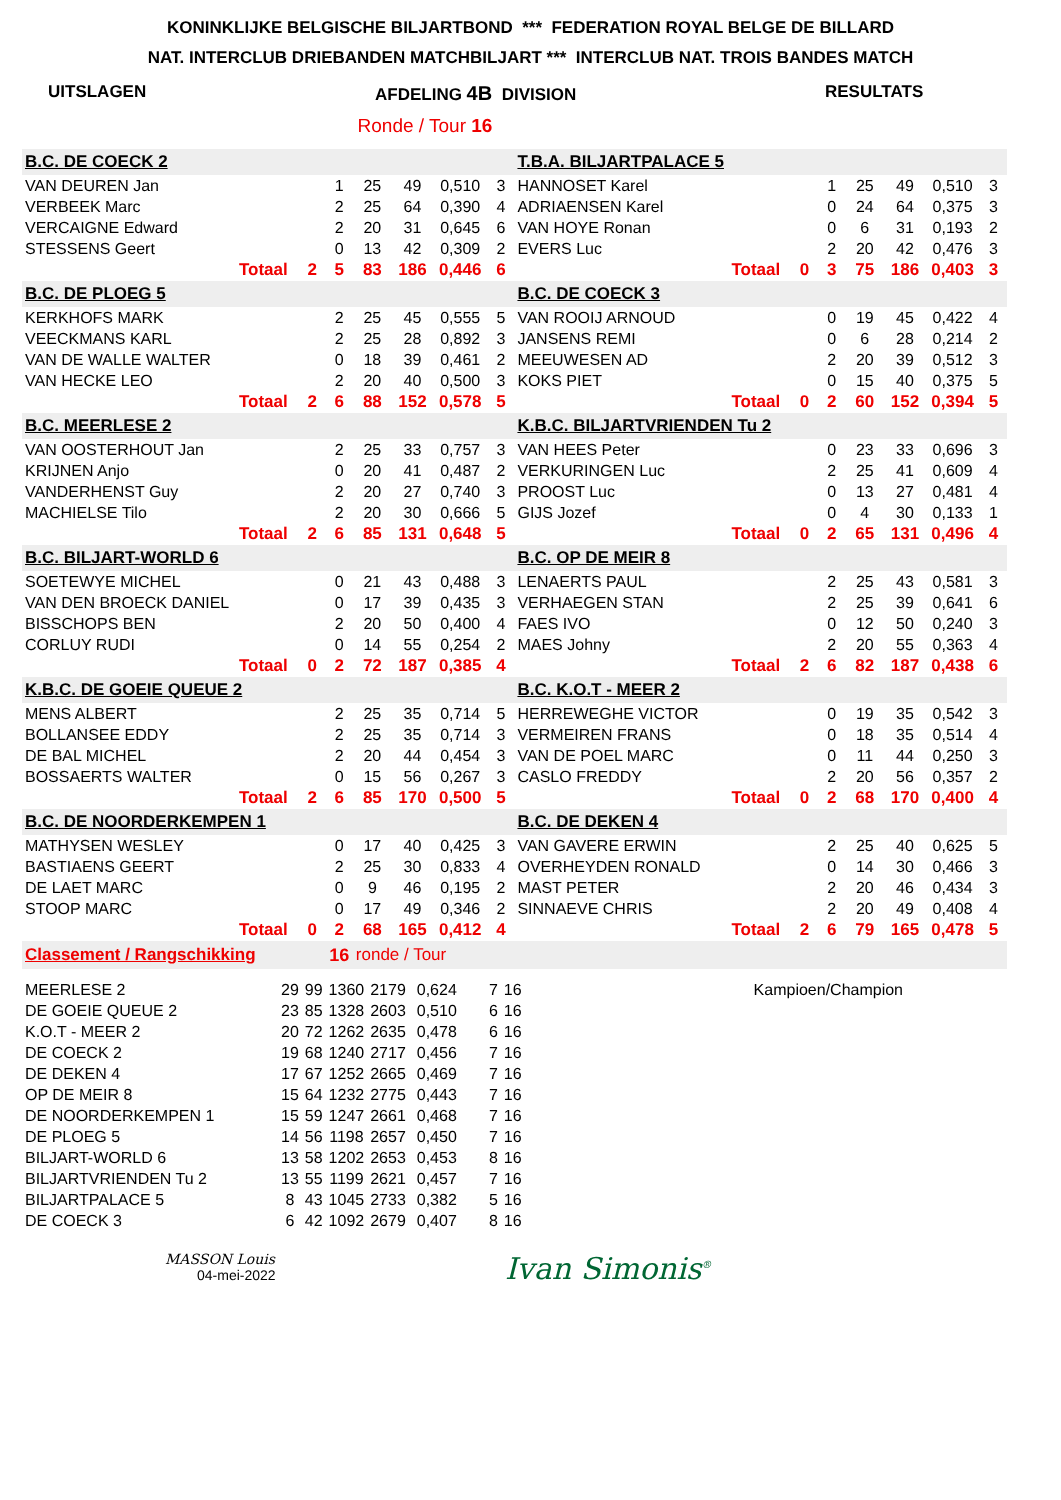KONINKLIJKE BELGISCHE BILJARTBOND *** FEDERATION ROYAL BELGE DE BILLARD
NAT. INTERCLUB DRIEBANDEN MATCHBILJART *** INTERCLUB NAT. TROIS BANDES MATCH
UITSLAGEN AFDELING 4B DIVISION RESULTATS
Ronde / Tour 16
| B.C. DE COECK 2 | | | | | | | | T.B.A. BILJARTPALACE 5 | | | | | | | |
| VAN DEUREN Jan | | | 1 | 25 | 49 | 0,510 | 3 | HANNOSET Karel | | | 1 | 25 | 49 | 0,510 | 3 |
| VERBEEK Marc | | | 2 | 25 | 64 | 0,390 | 4 | ADRIAENSEN Karel | | | 0 | 24 | 64 | 0,375 | 3 |
| VERCAIGNE Edward | | | 2 | 20 | 31 | 0,645 | 6 | VAN HOYE Ronan | | | 0 | 6 | 31 | 0,193 | 2 |
| STESSENS Geert | | | 0 | 13 | 42 | 0,309 | 2 | EVERS Luc | | | 2 | 20 | 42 | 0,476 | 3 |
| | Totaal | 2 | 5 | 83 | 186 | 0,446 | 6 | | Totaal | 0 | 3 | 75 | 186 | 0,403 | 3 |
| B.C. DE PLOEG 5 | | | | | | | | B.C. DE COECK 3 | | | | | | | |
| KERKHOFS MARK | | | 2 | 25 | 45 | 0,555 | 5 | VAN ROOIJ ARNOUD | | | 0 | 19 | 45 | 0,422 | 4 |
| VEECKMANS KARL | | | 2 | 25 | 28 | 0,892 | 3 | JANSENS REMI | | | 0 | 6 | 28 | 0,214 | 2 |
| VAN DE WALLE WALTER | | | 0 | 18 | 39 | 0,461 | 2 | MEEUWESEN AD | | | 2 | 20 | 39 | 0,512 | 3 |
| VAN HECKE LEO | | | 2 | 20 | 40 | 0,500 | 3 | KOKS PIET | | | 0 | 15 | 40 | 0,375 | 5 |
| | Totaal | 2 | 6 | 88 | 152 | 0,578 | 5 | | Totaal | 0 | 2 | 60 | 152 | 0,394 | 5 |
| B.C. MEERLESE 2 | | | | | | | | K.B.C. BILJARTVRIENDEN Tu 2 | | | | | | | |
| VAN OOSTERHOUT Jan | | | 2 | 25 | 33 | 0,757 | 3 | VAN HEES Peter | | | 0 | 23 | 33 | 0,696 | 3 |
| KRIJNEN Anjo | | | 0 | 20 | 41 | 0,487 | 2 | VERKURINGEN Luc | | | 2 | 25 | 41 | 0,609 | 4 |
| VANDERHENST Guy | | | 2 | 20 | 27 | 0,740 | 3 | PROOST Luc | | | 0 | 13 | 27 | 0,481 | 4 |
| MACHIELSE Tilo | | | 2 | 20 | 30 | 0,666 | 5 | GIJS Jozef | | | 0 | 4 | 30 | 0,133 | 1 |
| | Totaal | 2 | 6 | 85 | 131 | 0,648 | 5 | | Totaal | 0 | 2 | 65 | 131 | 0,496 | 4 |
| B.C. BILJART-WORLD 6 | | | | | | | | B.C. OP DE MEIR 8 | | | | | | | |
| SOETEWYE MICHEL | | | 0 | 21 | 43 | 0,488 | 3 | LENAERTS PAUL | | | 2 | 25 | 43 | 0,581 | 3 |
| VAN DEN BROECK DANIEL | | | 0 | 17 | 39 | 0,435 | 3 | VERHAEGEN STAN | | | 2 | 25 | 39 | 0,641 | 6 |
| BISSCHOPS BEN | | | 2 | 20 | 50 | 0,400 | 4 | FAES IVO | | | 0 | 12 | 50 | 0,240 | 3 |
| CORLUY RUDI | | | 0 | 14 | 55 | 0,254 | 2 | MAES Johny | | | 2 | 20 | 55 | 0,363 | 4 |
| | Totaal | 0 | 2 | 72 | 187 | 0,385 | 4 | | Totaal | 2 | 6 | 82 | 187 | 0,438 | 6 |
| K.B.C. DE GOEIE QUEUE 2 | | | | | | | | B.C. K.O.T - MEER 2 | | | | | | | |
| MENS ALBERT | | | 2 | 25 | 35 | 0,714 | 5 | HERREWEGHE VICTOR | | | 0 | 19 | 35 | 0,542 | 3 |
| BOLLANSEE EDDY | | | 2 | 25 | 35 | 0,714 | 3 | VERMEIREN FRANS | | | 0 | 18 | 35 | 0,514 | 4 |
| DE BAL MICHEL | | | 2 | 20 | 44 | 0,454 | 3 | VAN DE POEL MARC | | | 0 | 11 | 44 | 0,250 | 3 |
| BOSSAERTS WALTER | | | 0 | 15 | 56 | 0,267 | 3 | CASLO FREDDY | | | 2 | 20 | 56 | 0,357 | 2 |
| | Totaal | 2 | 6 | 85 | 170 | 0,500 | 5 | | Totaal | 0 | 2 | 68 | 170 | 0,400 | 4 |
| B.C. DE NOORDERKEMPEN 1 | | | | | | | | B.C. DE DEKEN 4 | | | | | | | |
| MATHYSEN WESLEY | | | 0 | 17 | 40 | 0,425 | 3 | VAN GAVERE ERWIN | | | 2 | 25 | 40 | 0,625 | 5 |
| BASTIAENS GEERT | | | 2 | 25 | 30 | 0,833 | 4 | OVERHEYDEN RONALD | | | 0 | 14 | 30 | 0,466 | 3 |
| DE LAET MARC | | | 0 | 9 | 46 | 0,195 | 2 | MAST PETER | | | 2 | 20 | 46 | 0,434 | 3 |
| STOOP MARC | | | 0 | 17 | 49 | 0,346 | 2 | SINNAEVE CHRIS | | | 2 | 20 | 49 | 0,408 | 4 |
| | Totaal | 0 | 2 | 68 | 165 | 0,412 | 4 | | Totaal | 2 | 6 | 79 | 165 | 0,478 | 5 |
| Classement / Rangschikking | | | 16 | ronde / Tour | | | | | | | | | | | |
| MEERLESE 2 | 29 | 99 | 1360 | 2179 | 0,624 | 7 | 16 | | Kampioen/Champion |
| DE GOEIE QUEUE 2 | 23 | 85 | 1328 | 2603 | 0,510 | 6 | 16 | | |
| K.O.T - MEER 2 | 20 | 72 | 1262 | 2635 | 0,478 | 6 | 16 | | |
| DE COECK 2 | 19 | 68 | 1240 | 2717 | 0,456 | 7 | 16 | | |
| DE DEKEN 4 | 17 | 67 | 1252 | 2665 | 0,469 | 7 | 16 | | |
| OP DE MEIR 8 | 15 | 64 | 1232 | 2775 | 0,443 | 7 | 16 | | |
| DE NOORDERKEMPEN 1 | 15 | 59 | 1247 | 2661 | 0,468 | 7 | 16 | | |
| DE PLOEG 5 | 14 | 56 | 1198 | 2657 | 0,450 | 7 | 16 | | |
| BILJART-WORLD 6 | 13 | 58 | 1202 | 2653 | 0,453 | 8 | 16 | | |
| BILJARTVRIENDEN Tu 2 | 13 | 55 | 1199 | 2621 | 0,457 | 7 | 16 | | |
| BILJARTPALACE 5 | 8 | 43 | 1045 | 2733 | 0,382 | 5 | 16 | | |
| DE COECK 3 | 6 | 42 | 1092 | 2679 | 0,407 | 8 | 16 | | |
MASSON Louis
04-mei-2022
Ivan Simonis<sup>®</sup>